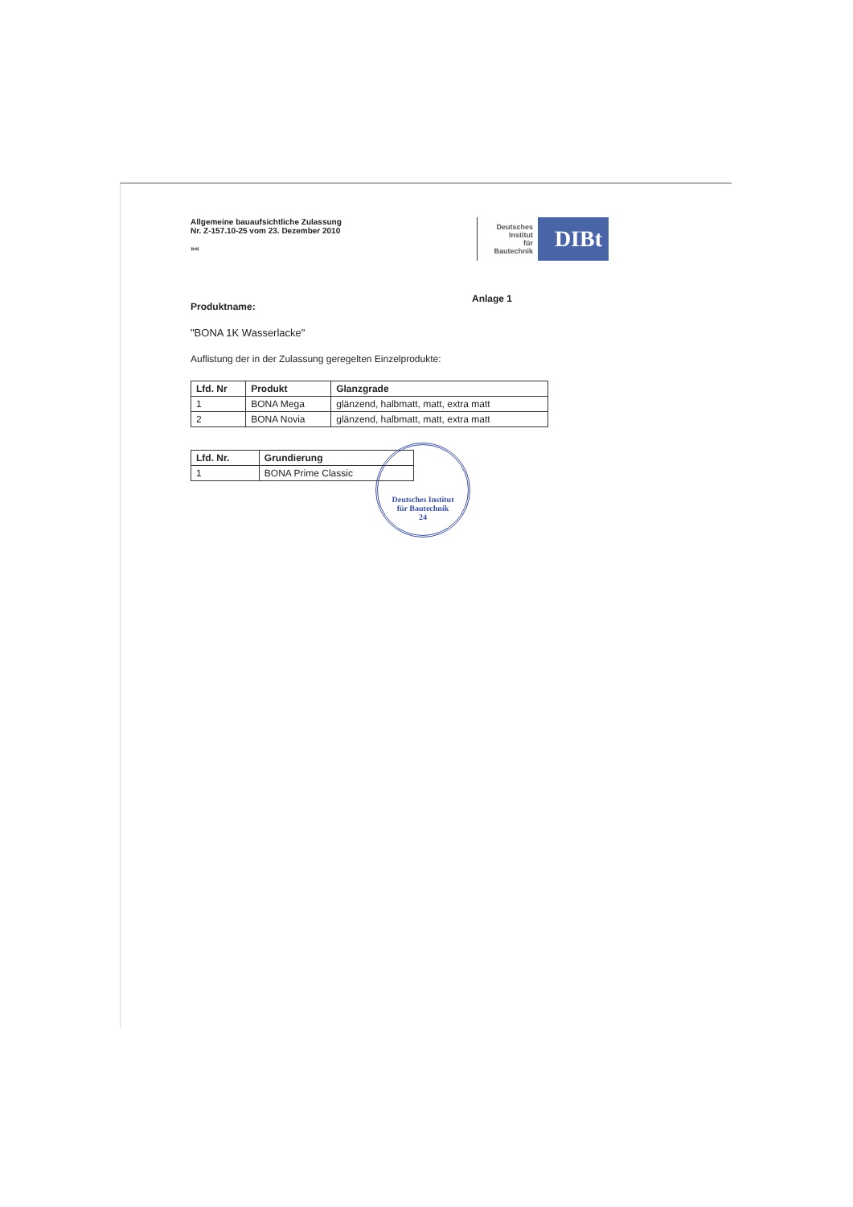Allgemeine bauaufsichtliche Zulassung
Nr. Z-157.10-25 vom 23. Dezember 2010
»«
Deutsches
Institut
für
Bautechnik
DIBt
Produktname: Anlage 1
"BONA 1K Wasserlacke"
Auflistung der in der Zulassung geregelten Einzelprodukte:
| Lfd. Nr | Produkt | Glanzgrade |
| --- | --- | --- |
| 1 | BONA Mega | glänzend, halbmatt, matt, extra matt |
| 2 | BONA Novia | glänzend, halbmatt, matt, extra matt |
| Lfd. Nr. | Grundierung |
| --- | --- |
| 1 | BONA Prime Classic |
Deutsches Institut
für Bautechnik
24